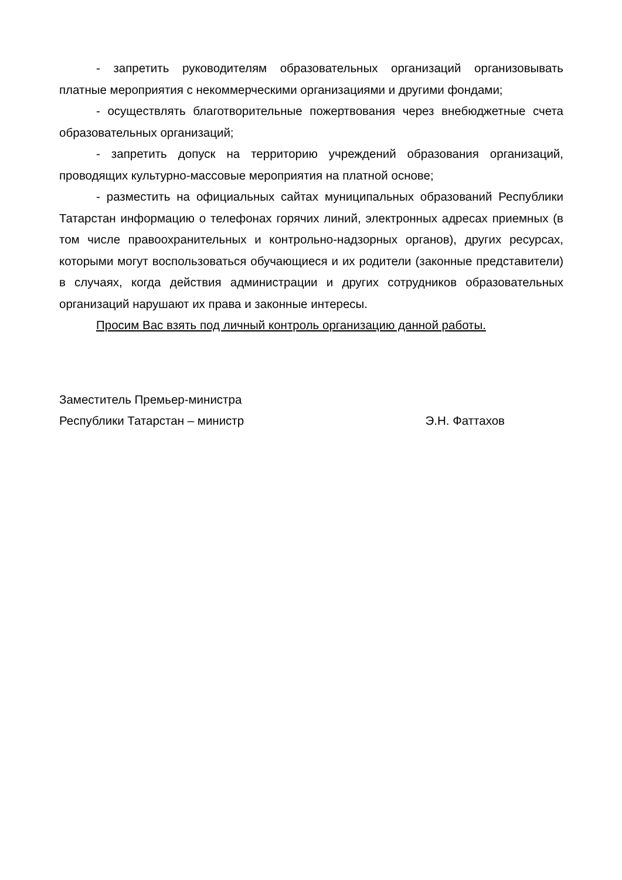- запретить руководителям образовательных организаций организовывать платные мероприятия с некоммерческими организациями и другими фондами;
- осуществлять благотворительные пожертвования через внебюджетные счета образовательных организаций;
- запретить допуск на территорию учреждений образования организаций, проводящих культурно-массовые мероприятия на платной основе;
- разместить на официальных сайтах муниципальных образований Республики Татарстан информацию о телефонах горячих линий, электронных адресах приемных (в том числе правоохранительных и контрольно-надзорных органов), других ресурсах, которыми могут воспользоваться обучающиеся и их родители (законные представители) в случаях, когда действия администрации и других сотрудников образовательных организаций нарушают их права и законные интересы.
Просим Вас взять под личный контроль организацию данной работы.
Заместитель Премьер-министра
Республики Татарстан – министр Э.Н. Фаттахов